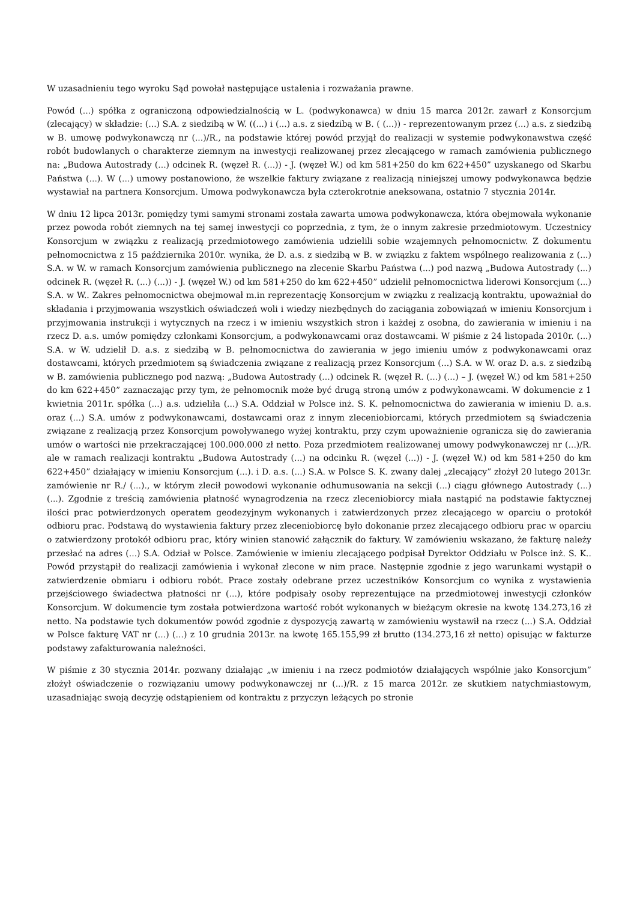W uzasadnieniu tego wyroku Sąd powołał następujące ustalenia i rozważania prawne.
Powód (...) spółka z ograniczoną odpowiedzialnością w L. (podwykonawca) w dniu 15 marca 2012r. zawarł z Konsorcjum (zlecający) w składzie: (...) S.A. z siedzibą w W. ((...) i (...) a.s. z siedzibą w B. ( (...)) - reprezentowanym przez (...) a.s. z siedzibą w B. umowę podwykonawczą nr (...)/R., na podstawie której powód przyjął do realizacji w systemie podwykonawstwa część robót budowlanych o charakterze ziemnym na inwestycji realizowanej przez zlecającego w ramach zamówienia publicznego na: „Budowa Autostrady (...) odcinek R. (węzeł R. (...)) - J. (węzeł W.) od km 581+250 do km 622+450” uzyskanego od Skarbu Państwa (...). W (...) umowy postanowiono, że wszelkie faktury związane z realizacją niniejszej umowy podwykonawca będzie wystawiał na partnera Konsorcjum. Umowa podwykonawcza była czterokrotnie aneksowana, ostatnio 7 stycznia 2014r.
W dniu 12 lipca 2013r. pomiędzy tymi samymi stronami została zawarta umowa podwykonawcza, która obejmowała wykonanie przez powoda robót ziemnych na tej samej inwestycji co poprzednia, z tym, że o innym zakresie przedmiotowym. Uczestnicy Konsorcjum w związku z realizacją przedmiotowego zamówienia udzielili sobie wzajemnych pełnomocnictw. Z dokumentu pełnomocnictwa z 15 października 2010r. wynika, że D. a.s. z siedzibą w B. w związku z faktem wspólnego realizowania z (...) S.A. w W. w ramach Konsorcjum zamówienia publicznego na zlecenie Skarbu Państwa (...) pod nazwą „Budowa Autostrady (...) odcinek R. (węzeł R. (...) (...)) - J. (węzeł W.) od km 581+250 do km 622+450” udzielił pełnomocnictwa liderowi Konsorcjum (...) S.A. w W.. Zakres pełnomocnictwa obejmował m.in reprezentację Konsorcjum w związku z realizacją kontraktu, upoważniał do składania i przyjmowania wszystkich oświadczeń woli i wiedzy niezbędnych do zaciągania zobowiązań w imieniu Konsorcjum i przyjmowania instrukcji i wytycznych na rzecz i w imieniu wszystkich stron i każdej z osobna, do zawierania w imieniu i na rzecz D. a.s. umów pomiędzy członkami Konsorcjum, a podwykonawcami oraz dostawcami. W piśmie z 24 listopada 2010r. (...) S.A. w W. udzielił D. a.s. z siedzibą w B. pełnomocnictwa do zawierania w jego imieniu umów z podwykonawcami oraz dostawcami, których przedmiotem są świadczenia związane z realizacją przez Konsorcjum (...) S.A. w W. oraz D. a.s. z siedzibą w B. zamówienia publicznego pod nazwą: „Budowa Autostrady (...) odcinek R. (węzeł R. (...) (...) – J. (węzeł W.) od km 581+250 do km 622+450” zaznaczając przy tym, że pełnomocnik może być drugą stroną umów z podwykonawcami. W dokumencie z 1 kwietnia 2011r. spółka (...) a.s. udzieliła (...) S.A. Oddział w Polsce inż. S. K. pełnomocnictwa do zawierania w imieniu D. a.s. oraz (...) S.A. umów z podwykonawcami, dostawcami oraz z innym zleceniobiorcami, których przedmiotem są świadczenia związane z realizacją przez Konsorcjum powoływanego wyżej kontraktu, przy czym upoważnienie ogranicza się do zawierania umów o wartości nie przekraczającej 100.000.000 zł netto. Poza przedmiotem realizowanej umowy podwykonawczej nr (...)/R. ale w ramach realizacji kontraktu „Budowa Autostrady (...) na odcinku R. (węzeł (...)) - J. (węzeł W.) od km 581+250 do km 622+450” działający w imieniu Konsorcjum (...). i D. a.s. (...) S.A. w Polsce S. K. zwany dalej „zlecający” złożył 20 lutego 2013r. zamówienie nr R./ (...)., w którym zlecił powodowi wykonanie odhumusowania na sekcji (...) ciągu głównego Autostrady (...) (...). Zgodnie z treścią zamówienia płatność wynagrodzenia na rzecz zleceniobiorcy miała nastąpić na podstawie faktycznej ilości prac potwierdzonych operatem geodezyjnym wykonanych i zatwierdzonych przez zlecającego w oparciu o protokół odbioru prac. Podstawą do wystawienia faktury przez zleceniobiorcę było dokonanie przez zlecającego odbioru prac w oparciu o zatwierdzony protokół odbioru prac, który winien stanowić załącznik do faktury. W zamówieniu wskazano, że fakturę należy przesłać na adres (...) S.A. Odział w Polsce. Zamówienie w imieniu zlecającego podpisał Dyrektor Oddziału w Polsce inż. S. K.. Powód przystąpił do realizacji zamówienia i wykonał zlecone w nim prace. Następnie zgodnie z jego warunkami wystąpił o zatwierdzenie obmiaru i odbioru robót. Prace zostały odebrane przez uczestników Konsorcjum co wynika z wystawienia przejściowego świadectwa płatności nr (...), które podpisały osoby reprezentujące na przedmiotowej inwestycji członków Konsorcjum. W dokumencie tym została potwierdzona wartość robót wykonanych w bieżącym okresie na kwotę 134.273,16 zł netto. Na podstawie tych dokumentów powód zgodnie z dyspozycją zawartą w zamówieniu wystawił na rzecz (...) S.A. Oddział w Polsce fakturę VAT nr (...) (...) z 10 grudnia 2013r. na kwotę 165.155,99 zł brutto (134.273,16 zł netto) opisując w fakturze podstawy zafakturowania należności.
W piśmie z 30 stycznia 2014r. pozwany działając „w imieniu i na rzecz podmiotów działających wspólnie jako Konsorcjum” złożył oświadczenie o rozwiązaniu umowy podwykonawczej nr (...)/R. z 15 marca 2012r. ze skutkiem natychmiastowym, uzasadniając swoją decyzję odstąpieniem od kontraktu z przyczyn leżących po stronie